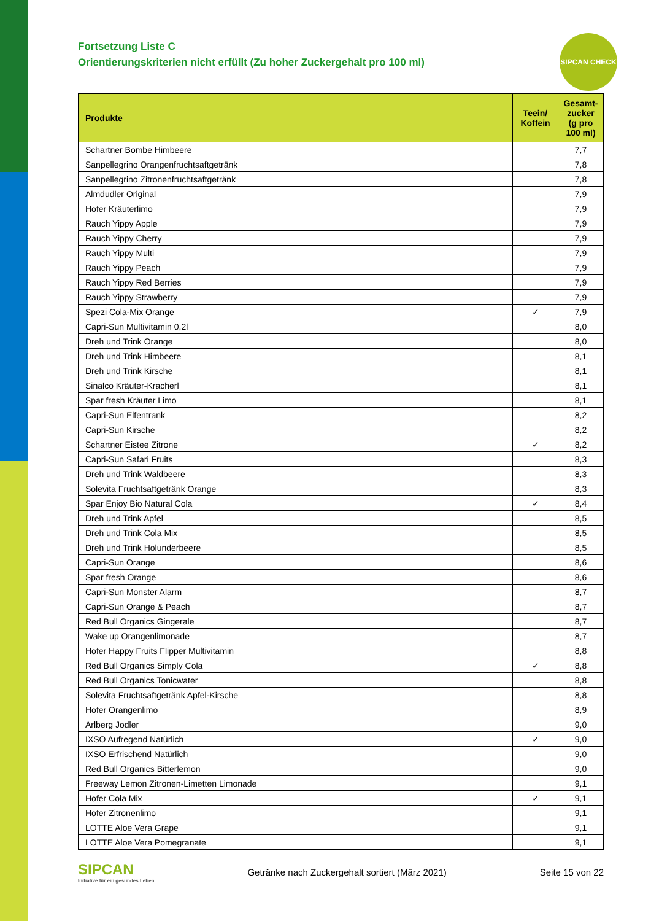SIPCAN CHECK
Fortsetzung Liste C
Orientierungskriterien nicht erfüllt (Zu hoher Zuckergehalt pro 100 ml)
| Produkte | Teein/ Koffein | Gesamt- zucker (g pro 100 ml) |
| --- | --- | --- |
| Schartner Bombe Himbeere | | 7,7 |
| Sanpellegrino Orangenfruchtsaftgetränk | | 7,8 |
| Sanpellegrino Zitronenfruchtsaftgetränk | | 7,8 |
| Almdudler Original | | 7,9 |
| Hofer Kräuterlimo | | 7,9 |
| Rauch Yippy Apple | | 7,9 |
| Rauch Yippy Cherry | | 7,9 |
| Rauch Yippy Multi | | 7,9 |
| Rauch Yippy Peach | | 7,9 |
| Rauch Yippy Red Berries | | 7,9 |
| Rauch Yippy Strawberry | | 7,9 |
| Spezi Cola-Mix Orange | ✓ | 7,9 |
| Capri-Sun Multivitamin 0,2l | | 8,0 |
| Dreh und Trink Orange | | 8,0 |
| Dreh und Trink Himbeere | | 8,1 |
| Dreh und Trink Kirsche | | 8,1 |
| Sinalco Kräuter-Kracherl | | 8,1 |
| Spar fresh Kräuter Limo | | 8,1 |
| Capri-Sun Elfentrank | | 8,2 |
| Capri-Sun Kirsche | | 8,2 |
| Schartner Eistee Zitrone | ✓ | 8,2 |
| Capri-Sun Safari Fruits | | 8,3 |
| Dreh und Trink Waldbeere | | 8,3 |
| Solevita Fruchtsaftgetränk Orange | | 8,3 |
| Spar Enjoy Bio Natural Cola | ✓ | 8,4 |
| Dreh und Trink Apfel | | 8,5 |
| Dreh und Trink Cola Mix | | 8,5 |
| Dreh und Trink Holunderbeere | | 8,5 |
| Capri-Sun Orange | | 8,6 |
| Spar fresh Orange | | 8,6 |
| Capri-Sun Monster Alarm | | 8,7 |
| Capri-Sun Orange & Peach | | 8,7 |
| Red Bull Organics Gingerale | | 8,7 |
| Wake up Orangenlimonade | | 8,7 |
| Hofer Happy Fruits Flipper Multivitamin | | 8,8 |
| Red Bull Organics Simply Cola | ✓ | 8,8 |
| Red Bull Organics Tonicwater | | 8,8 |
| Solevita Fruchtsaftgetränk Apfel-Kirsche | | 8,8 |
| Hofer Orangenlimo | | 8,9 |
| Arlberg Jodler | | 9,0 |
| IXSO Aufregend Natürlich | ✓ | 9,0 |
| IXSO Erfrischend Natürlich | | 9,0 |
| Red Bull Organics Bitterlemon | | 9,0 |
| Freeway Lemon Zitronen-Limetten Limonade | | 9,1 |
| Hofer Cola Mix | ✓ | 9,1 |
| Hofer Zitronenlimo | | 9,1 |
| LOTTE Aloe Vera Grape | | 9,1 |
| LOTTE Aloe Vera Pomegranate | | 9,1 |
SIPCAN
Initiative für ein gesundes Leben
Getränke nach Zuckergehalt sortiert (März 2021)
Seite 15 von 22